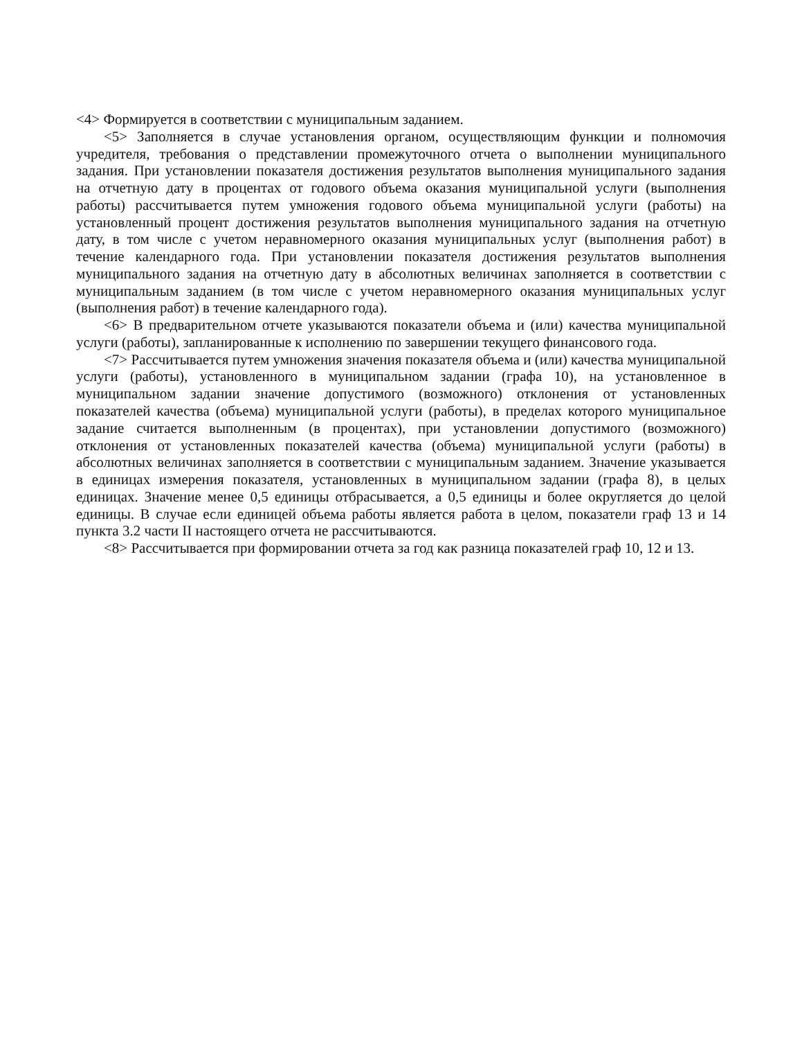<4> Формируется в соответствии с муниципальным заданием.
<5> Заполняется в случае установления органом, осуществляющим функции и полномочия учредителя, требования о представлении промежуточного отчета о выполнении муниципального задания. При установлении показателя достижения результатов выполнения муниципального задания на отчетную дату в процентах от годового объема оказания муниципальной услуги (выполнения работы) рассчитывается путем умножения годового объема муниципальной услуги (работы) на установленный процент достижения результатов выполнения муниципального задания на отчетную дату, в том числе с учетом неравномерного оказания муниципальных услуг (выполнения работ) в течение календарного года. При установлении показателя достижения результатов выполнения муниципального задания на отчетную дату в абсолютных величинах заполняется в соответствии с муниципальным заданием (в том числе с учетом неравномерного оказания муниципальных услуг (выполнения работ) в течение календарного года).
<6> В предварительном отчете указываются показатели объема и (или) качества муниципальной услуги (работы), запланированные к исполнению по завершении текущего финансового года.
<7> Рассчитывается путем умножения значения показателя объема и (или) качества муниципальной услуги (работы), установленного в муниципальном задании (графа 10), на установленное в муниципальном задании значение допустимого (возможного) отклонения от установленных показателей качества (объема) муниципальной услуги (работы), в пределах которого муниципальное задание считается выполненным (в процентах), при установлении допустимого (возможного) отклонения от установленных показателей качества (объема) муниципальной услуги (работы) в абсолютных величинах заполняется в соответствии с муниципальным заданием. Значение указывается в единицах измерения показателя, установленных в муниципальном задании (графа 8), в целых единицах. Значение менее 0,5 единицы отбрасывается, а 0,5 единицы и более округляется до целой единицы. В случае если единицей объема работы является работа в целом, показатели граф 13 и 14 пункта 3.2 части II настоящего отчета не рассчитываются.
<8> Рассчитывается при формировании отчета за год как разница показателей граф 10, 12 и 13.